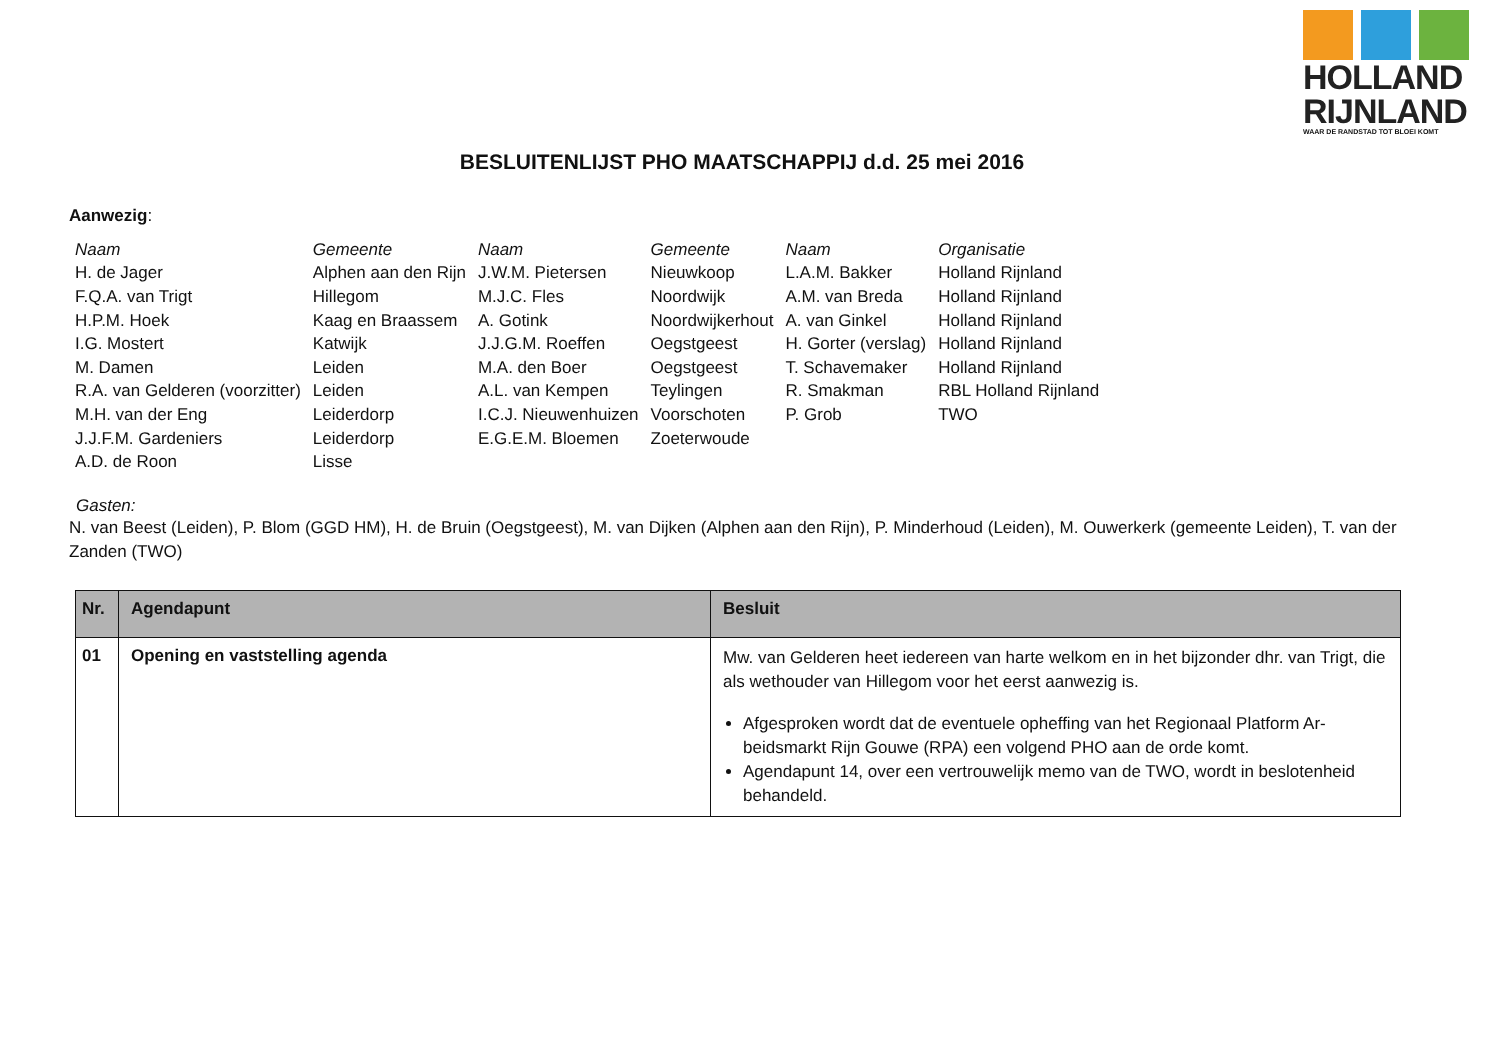HOLLAND
RIJNLAND
WAAR DE RANDSTAD TOT BLOEI KOMT
BESLUITENLIJST PHO MAATSCHAPPIJ d.d. 25 mei 2016
Aanwezig:
| Naam | Gemeente | Naam | Gemeente | Naam | Organisatie |
| H. de Jager | Alphen aan den Rijn | J.W.M. Pietersen | Nieuwkoop | L.A.M. Bakker | Holland Rijnland |
| F.Q.A. van Trigt | Hillegom | M.J.C. Fles | Noordwijk | A.M. van Breda | Holland Rijnland |
| H.P.M. Hoek | Kaag en Braassem | A. Gotink | Noordwijkerhout | A. van Ginkel | Holland Rijnland |
| I.G. Mostert | Katwijk | J.J.G.M. Roeffen | Oegstgeest | H. Gorter (verslag) | Holland Rijnland |
| M. Damen | Leiden | M.A. den Boer | Oegstgeest | T. Schavemaker | Holland Rijnland |
| R.A. van Gelderen (voorzitter) | Leiden | A.L. van Kempen | Teylingen | R. Smakman | RBL Holland Rijnland |
| M.H. van der Eng | Leiderdorp | I.C.J. Nieuwenhuizen | Voorschoten | P. Grob | TWO |
| J.J.F.M. Gardeniers | Leiderdorp | E.G.E.M. Bloemen | Zoeterwoude | | |
| A.D. de Roon | Lisse | | | | |
Gasten:
N. van Beest (Leiden), P. Blom (GGD HM), H. de Bruin (Oegstgeest), M. van Dijken (Alphen aan den Rijn), P. Minderhoud (Leiden), M. Ouwerkerk (gemeente Leiden), T. van der Zanden (TWO)
| Nr. | Agendapunt | Besluit |
| --- | --- | --- |
| 01 | Opening en vaststelling agenda | Mw. van Gelderen heet iedereen van harte welkom en in het bijzonder dhr. van Trigt, die als wethouder van Hillegom voor het eerst aanwezig is. Afgesproken wordt dat de eventuele opheffing van het Regionaal Platform Ar-beidsmarkt Rijn Gouwe (RPA) een volgend PHO aan de orde komt. Agendapunt 14, over een vertrouwelijk memo van de TWO, wordt in beslotenheid behandeld. |